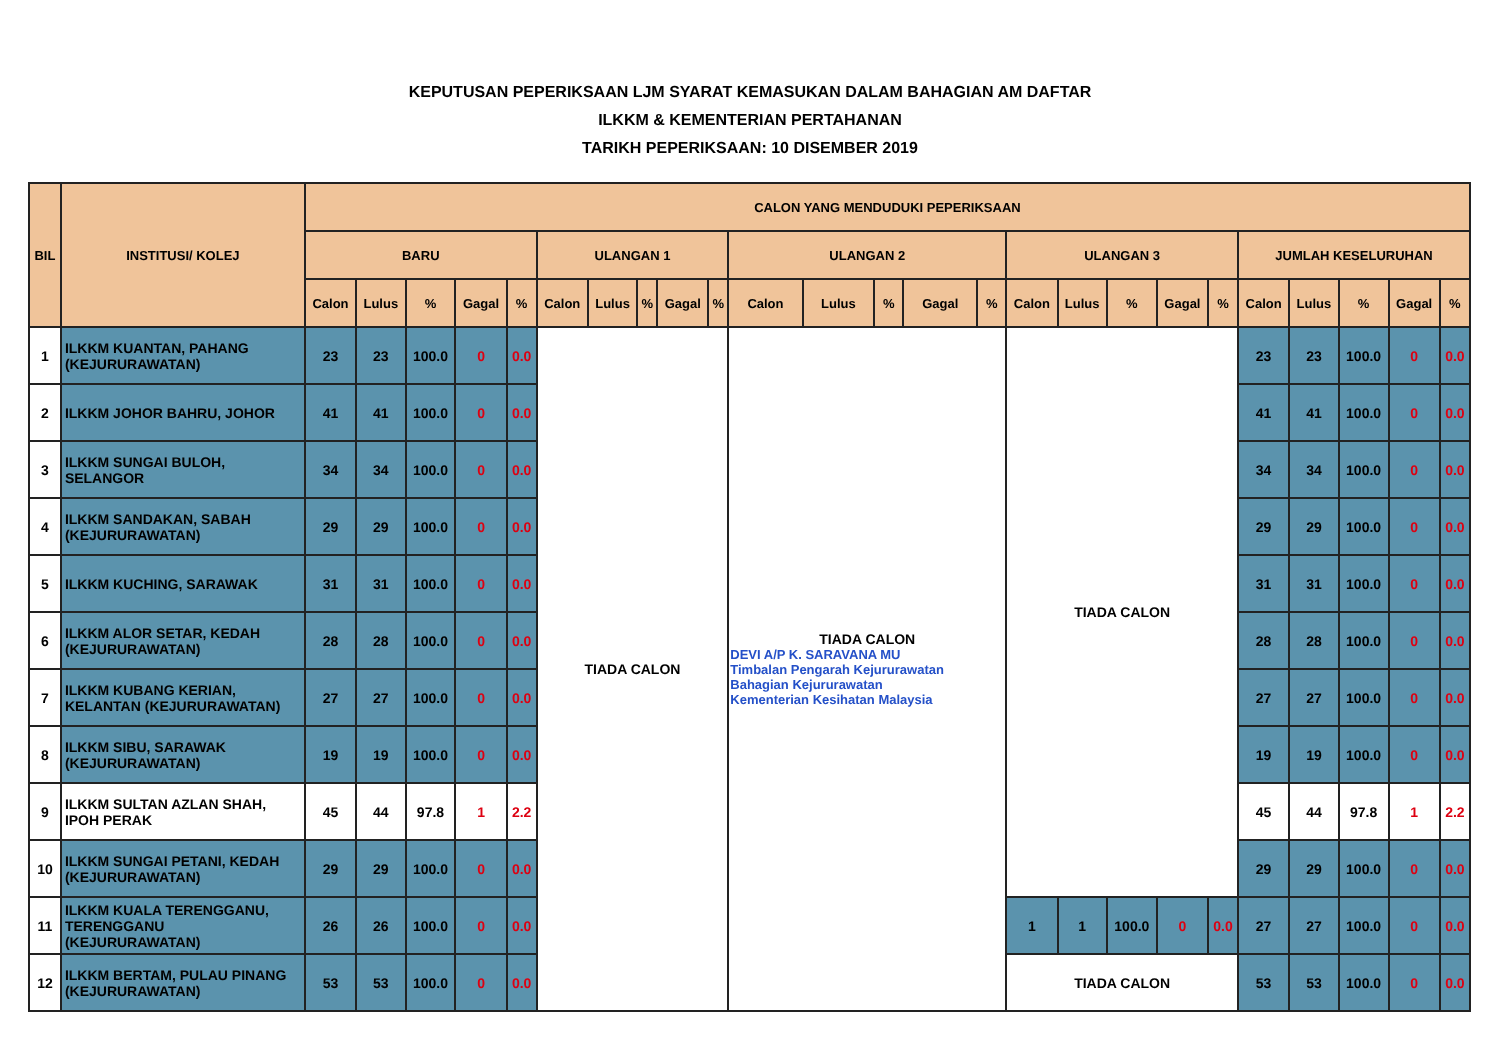KEPUTUSAN PEPERIKSAAN LJM SYARAT KEMASUKAN DALAM BAHAGIAN AM DAFTAR
ILKKM & KEMENTERIAN PERTAHANAN
TARIKH PEPERIKSAAN: 10 DISEMBER 2019
| BIL | INSTITUSI/ KOLEJ | CALON YANG MENDUDUKI PEPERIKSAAN | | | | | | | | | | | | | | | | | | | | | | | | |
| --- | --- | --- | --- | --- | --- | --- | --- | --- | --- | --- | --- | --- | --- | --- | --- | --- | --- | --- | --- | --- | --- | --- | --- | --- | --- | --- |
| | | BARU | | | | | ULANGAN 1 | | | | | ULANGAN 2 | | | | | ULANGAN 3 | | | | | JUMLAH KESELURUHAN | | | | |
| | | Calon | Lulus | % | Gagal | % | Calon | Lulus | % | Gagal | % | Calon | Lulus | % | Gagal | % | Calon | Lulus | % | Gagal | % | Calon | Lulus | % | Gagal | % |
| 1 | ILKKM KUANTAN, PAHANG (KEJURURAWATAN) | 23 | 23 | 100.0 | 0 | 0.0 | TIADA CALON | | | | | TIADA CALON DEVI A/P K. SARAVANA MU Timbalan Pengarah Kejururawatan Bahagian Kejururawatan Kementerian Kesihatan Malaysia | | | | | TIADA CALON | | | | | 23 | 23 | 100.0 | 0 | 0.0 |
| 2 | ILKKM JOHOR BAHRU, JOHOR | 41 | 41 | 100.0 | 0 | 0.0 | | | | | | | | | | | | | | | | 41 | 41 | 100.0 | 0 | 0.0 |
| 3 | ILKKM SUNGAI BULOH, SELANGOR | 34 | 34 | 100.0 | 0 | 0.0 | | | | | | | | | | | | | | | | 34 | 34 | 100.0 | 0 | 0.0 |
| 4 | ILKKM SANDAKAN, SABAH (KEJURURAWATAN) | 29 | 29 | 100.0 | 0 | 0.0 | | | | | | | | | | | | | | | | 29 | 29 | 100.0 | 0 | 0.0 |
| 5 | ILKKM KUCHING, SARAWAK | 31 | 31 | 100.0 | 0 | 0.0 | | | | | | | | | | | | | | | | 31 | 31 | 100.0 | 0 | 0.0 |
| 6 | ILKKM ALOR SETAR, KEDAH (KEJURURAWATAN) | 28 | 28 | 100.0 | 0 | 0.0 | | | | | | | | | | | | | | | | 28 | 28 | 100.0 | 0 | 0.0 |
| 7 | ILKKM KUBANG KERIAN, KELANTAN (KEJURURAWATAN) | 27 | 27 | 100.0 | 0 | 0.0 | | | | | | | | | | | | | | | | 27 | 27 | 100.0 | 0 | 0.0 |
| 8 | ILKKM SIBU, SARAWAK (KEJURURAWATAN) | 19 | 19 | 100.0 | 0 | 0.0 | | | | | | | | | | | | | | | | 19 | 19 | 100.0 | 0 | 0.0 |
| 9 | ILKKM SULTAN AZLAN SHAH, IPOH PERAK | 45 | 44 | 97.8 | 1 | 2.2 | | | | | | | | | | | | | | | | 45 | 44 | 97.8 | 1 | 2.2 |
| 10 | ILKKM SUNGAI PETANI, KEDAH (KEJURURAWATAN) | 29 | 29 | 100.0 | 0 | 0.0 | | | | | | | | | | | | | | | | 29 | 29 | 100.0 | 0 | 0.0 |
| 11 | ILKKM KUALA TERENGGANU, TERENGGANU (KEJURURAWATAN) | 26 | 26 | 100.0 | 0 | 0.0 | | | | | | | | | | | 1 | 1 | 100.0 | 0 | 0.0 | 27 | 27 | 100.0 | 0 | 0.0 |
| 12 | ILKKM BERTAM, PULAU PINANG (KEJURURAWATAN) | 53 | 53 | 100.0 | 0 | 0.0 | | | | | | | | | | | TIADA CALON | | | | | 53 | 53 | 100.0 | 0 | 0.0 |